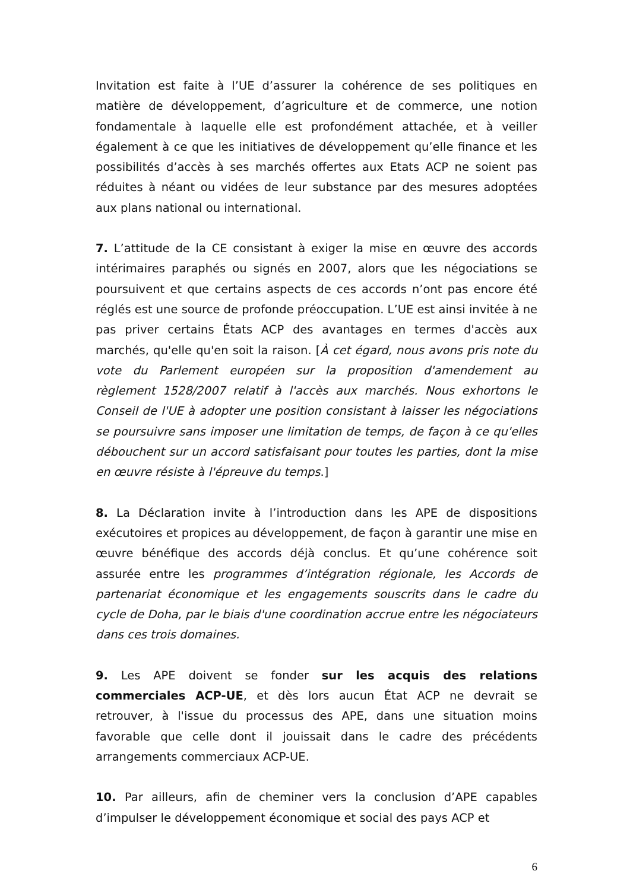Invitation est faite à l’UE d’assurer la cohérence de ses politiques en matière de développement, d’agriculture et de commerce, une notion fondamentale à laquelle elle est profondément attachée, et à veiller également à ce que les initiatives de développement qu’elle finance et les possibilités d’accès à ses marchés offertes aux Etats ACP ne soient pas réduites à néant ou vidées de leur substance par des mesures adoptées aux plans national ou international.
7. L’attitude de la CE consistant à exiger la mise en œuvre des accords intérimaires paraphés ou signés en 2007, alors que les négociations se poursuivent et que certains aspects de ces accords n’ont pas encore été réglés est une source de profonde préoccupation. L’UE est ainsi invitée à ne pas priver certains États ACP des avantages en termes d'accès aux marchés, qu'elle qu'en soit la raison. [À cet égard, nous avons pris note du vote du Parlement européen sur la proposition d'amendement au règlement 1528/2007 relatif à l'accès aux marchés. Nous exhortons le Conseil de l'UE à adopter une position consistant à laisser les négociations se poursuivre sans imposer une limitation de temps, de façon à ce qu'elles débouchent sur un accord satisfaisant pour toutes les parties, dont la mise en œuvre résiste à l'épreuve du temps.]
8. La Déclaration invite à l’introduction dans les APE de dispositions exécutoires et propices au développement, de façon à garantir une mise en œuvre bénéfique des accords déjà conclus. Et qu’une cohérence soit assurée entre les programmes d’intégration régionale, les Accords de partenariat économique et les engagements souscrits dans le cadre du cycle de Doha, par le biais d'une coordination accrue entre les négociateurs dans ces trois domaines.
9. Les APE doivent se fonder sur les acquis des relations commerciales ACP-UE, et dès lors aucun État ACP ne devrait se retrouver, à l'issue du processus des APE, dans une situation moins favorable que celle dont il jouissait dans le cadre des précédents arrangements commerciaux ACP-UE.
10. Par ailleurs, afin de cheminer vers la conclusion d’APE capables d’impulser le développement économique et social des pays ACP et
6